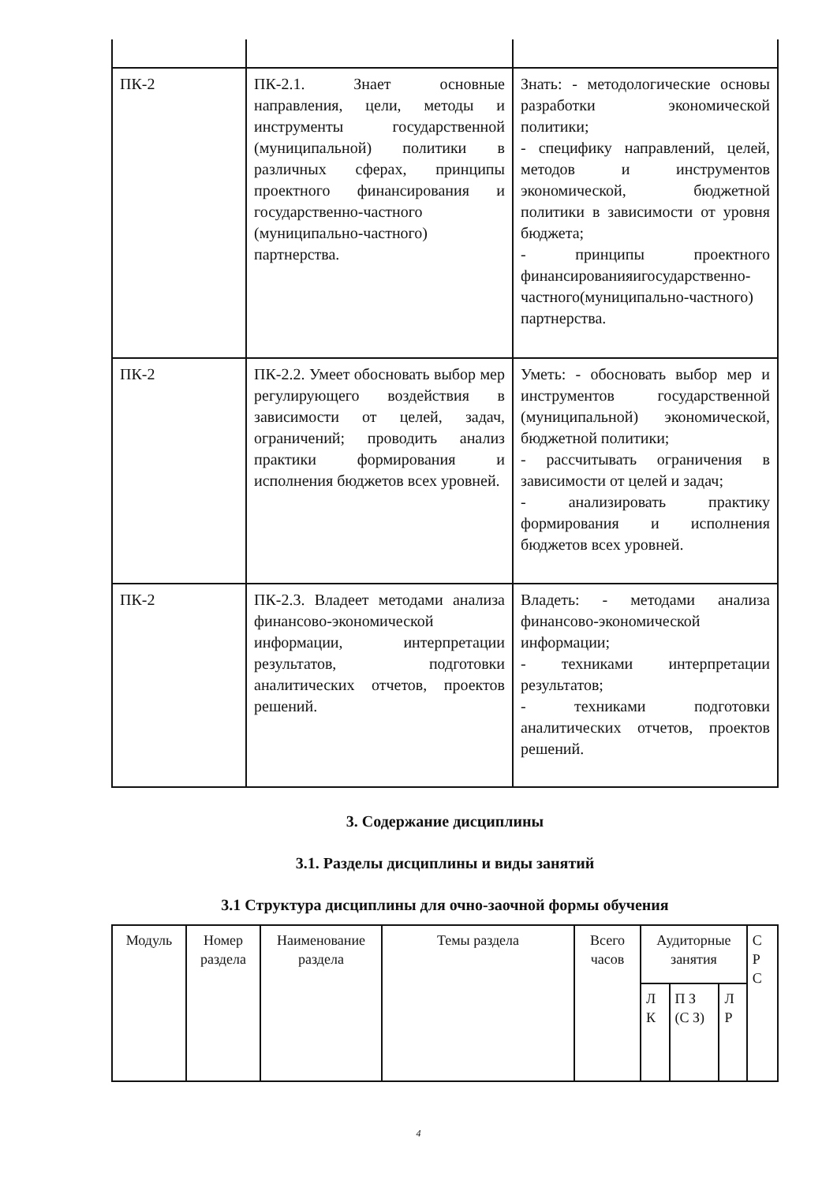| ПК-2 | ПК-2.1. Знает основные направления, цели, методы и инструменты государственной (муниципальной) политики в различных сферах, принципы проектного финансирования и государственно-частного (муниципально-частного) партнерства. | Знать: - методологические основы разработки экономической политики; - специфику направлений, целей, методов и инструментов экономической, бюджетной политики в зависимости от уровня бюджета; - принципы проектного финансированияигосударственно-частного(муниципально-частного) партнерства. |
| ПК-2 | ПК-2.2. Умеет обосновать выбор мер регулирующего воздействия в зависимости от целей, задач, ограничений; проводить анализ практики формирования и исполнения бюджетов всех уровней. | Уметь: - обосновать выбор мер и инструментов государственной (муниципальной) экономической, бюджетной политики; - рассчитывать ограничения в зависимости от целей и задач; - анализировать практику формирования и исполнения бюджетов всех уровней. |
| ПК-2 | ПК-2.3. Владеет методами анализа финансово-экономической информации, интерпретации результатов, подготовки аналитических отчетов, проектов решений. | Владеть: - методами анализа финансово-экономической информации; - техниками интерпретации результатов; - техниками подготовки аналитических отчетов, проектов решений. |
3. Содержание дисциплины
3.1. Разделы дисциплины и виды занятий
3.1 Структура дисциплины для очно-заочной формы обучения
| Модуль | Номер раздела | Наименование раздела | Темы раздела | Всего часов | Аудиторные занятия | | | С Р С |
| --- | --- | --- | --- | --- | --- | --- | --- | --- |
| | | | | | Л К | П З (С З) | Л Р | |
4